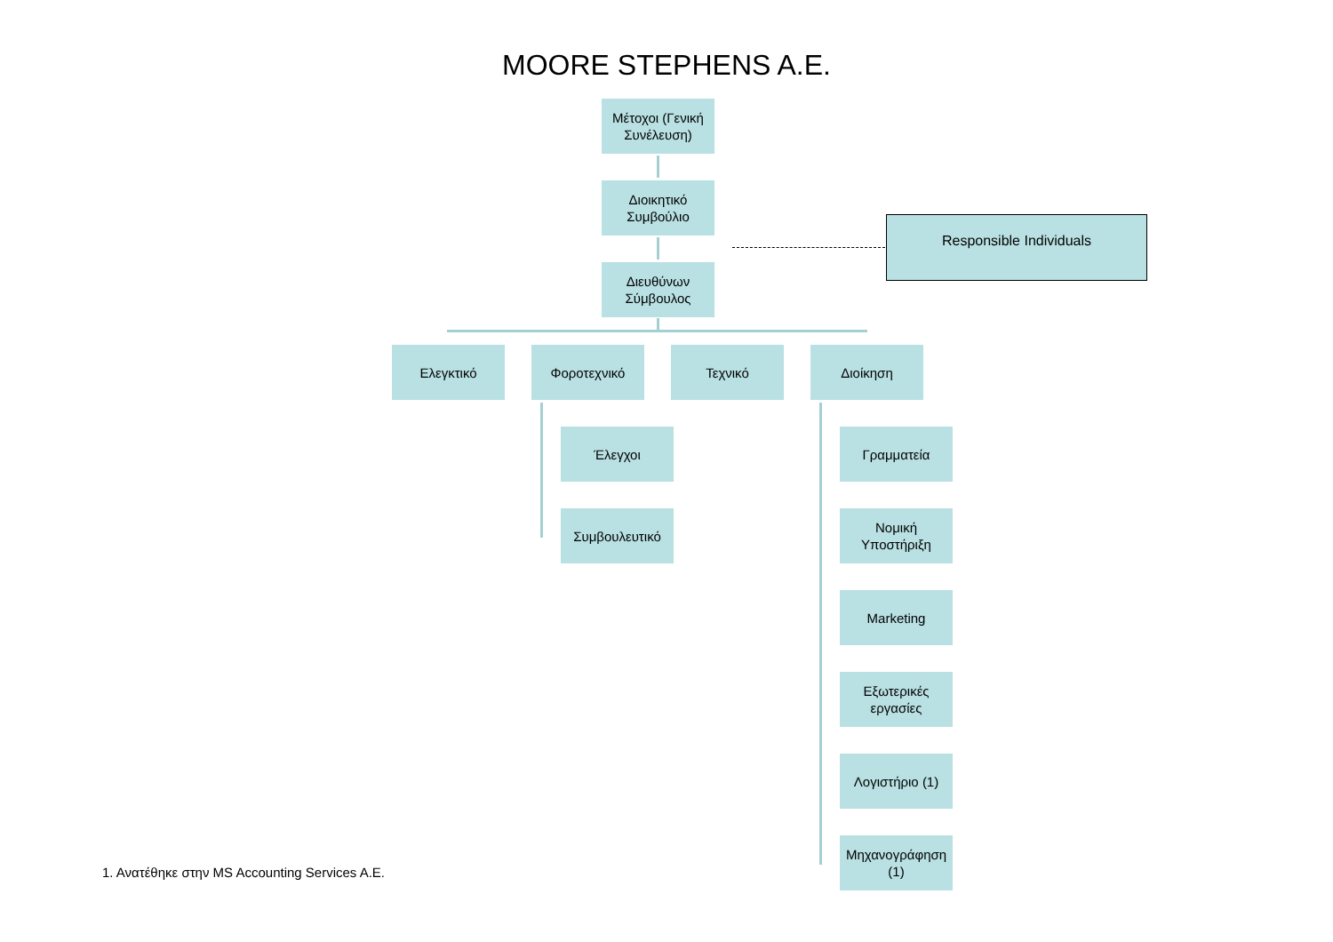MOORE STEPHENS A.E.
Μέτοχοι (Γενική Συνέλευση)
Διοικητικό Συμβούλιο
Διευθύνων Σύμβουλος
Responsible Individuals
Ελεγκτικό Φοροτεχνικό Τεχνικό Διοίκηση
Έλεγχοι
Συμβουλευτικό
Γραμματεία
Νομική Υποστήριξη
Marketing
Εξωτερικές εργασίες
Λογιστήριο (1)
Μηχανογράφηση (1)
1. Ανατέθηκε στην MS Accounting Services A.E.